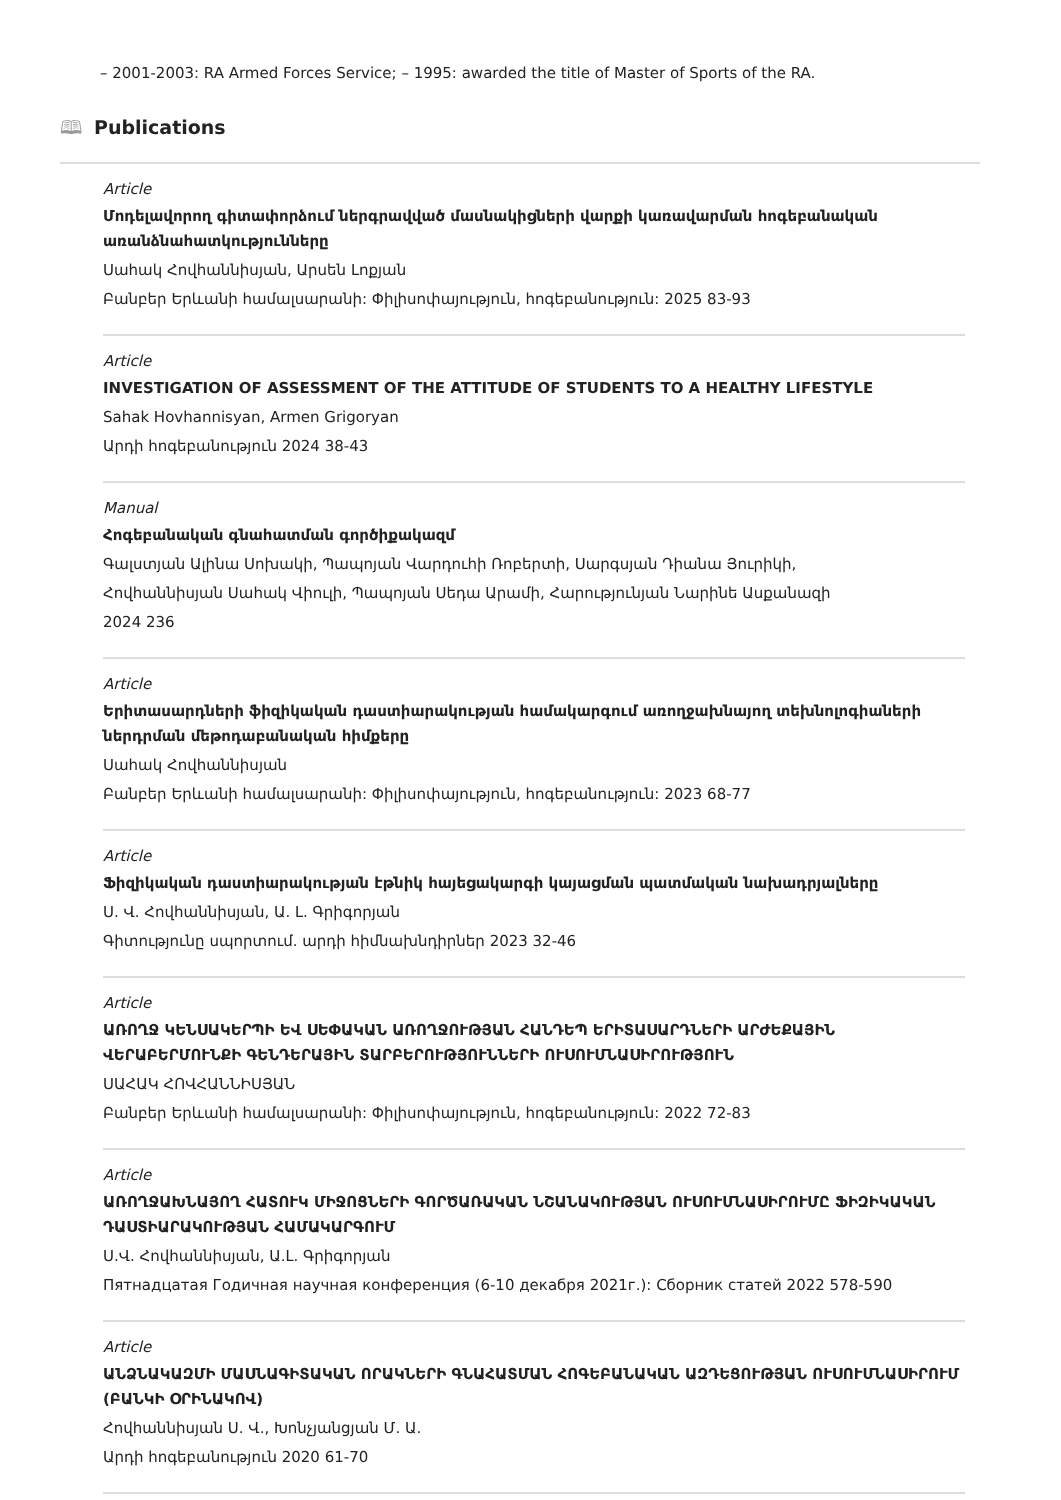– 2001-2003: RA Armed Forces Service; – 1995: awarded the title of Master of Sports of the RA.
🕮 Publications
Article
Մոդելավորող գիտափորձում ներգրավված մասնակիցների վարքի կառավարման հոգեբանական առանձնահատկությունները
Սահակ Հովհաննիսյան, Արսեն Լոքյան
Բանբեր Երևանի համալսարանի: Փիլիսոփայություն, հոգեբանություն: 2025 83-93
Article
INVESTIGATION OF ASSESSMENT OF THE ATTITUDE OF STUDENTS TO A HEALTHY LIFESTYLE
Sahak Hovhannisyan, Armen Grigoryan
Արդի հոգեբանություն 2024 38-43
Manual
Հոգեբանական գնահատման գործիքակազմ
Գալստյան Ալինա Սոխակի, Պապոյան Վարդուհի Ռոբերտի, Սարգսյան Դիանա Յուրիկի,
Հովհաննիսյան Սահակ Վիուլի, Պապոյան Սեդա Արամի, Հարությունյան Նարինե Ասքանազի
2024 236
Article
Երիտասարդների ֆիզիկական դաստիարակության համակարգում առողջախնայող տեխնոլոգիաների ներդրման մեթոդաբանական հիմքերը
Սահակ Հովհաննիսյան
Բանբեր Երևանի համալսարանի: Փիլիսոփայություն, հոգեբանություն: 2023 68-77
Article
Ֆիզիկական դաստիարակության էթնիկ հայեցակարգի կայացման պատմական նախադրյալները
Ս. Վ. Հովհաննիսյան, Ա. Լ. Գրիգորյան
Գիտությունը սպորտում. արդի հիմնախնդիրներ 2023 32-46
Article
ԱՌՈՂՋ ԿԵՆՍԱԿԵՐՊԻ ԵՎ ՍԵՓԱԿԱՆ ԱՌՈՂՋՈՒԹՅԱՆ ՀԱՆԴԵՊ ԵՐԻՏԱՍԱՐԴՆԵՐԻ ԱՐԺԵՔԱՅԻՆ ՎԵՐԱԲԵՐՄՈՒՆՔԻ ԳԵՆԴԵՐԱՅԻՆ ՏԱՐԲԵՐՈՒԹՅՈՒՆՆԵՐԻ ՈՒՍՈՒՄՆԱՍԻՐՈՒԹՅՈՒՆ
ՍԱՀԱԿ ՀՈՎՀԱՆՆԻՍՅԱՆ
Բանբեր Երևանի համալսարանի: Փիլիսոփայություն, հոգեբանություն: 2022 72-83
Article
ԱՌՈՂՋԱԽՆԱՅՈՂ ՀԱՏՈՒԿ ՄԻՋՈՑՆԵՐԻ ԳՈՐԾԱՌԱԿԱՆ ՆՇԱՆԱԿՈՒԹՅԱՆ ՈՒՍՈՒՄՆԱՍԻՐՈՒՄԸ ՖԻԶԻԿԱԿԱՆ ԴԱՍՏԻԱՐԱԿՈՒԹՅԱՆ ՀԱՄԱԿԱՐԳՈՒՄ
Ս.Վ. Հովհաննիսյան, Ա.Լ. Գրիգորյան
Пятнадцатая Годичная научная конференция (6-10 декабря 2021г.): Сборник статей 2022 578-590
Article
ԱՆՁՆԱԿԱԶՄԻ ՄԱՍՆԱԳԻՏԱԿԱՆ ՈՐԱԿՆԵՐԻ ԳՆԱՀԱՏՄԱՆ ՀՈԳԵԲԱՆԱԿԱՆ ԱԶԴԵՑՈՒԹՅԱՆ ՈՒՍՈՒՄՆԱՍԻՐՈՒՄ (ԲԱՆԿԻ ՕՐԻՆԱԿՈՎ)
Հովհաննիսյան Ս. Վ., Խոնչյանցյան Մ. Ա.
Արդի հոգեբանություն 2020 61-70